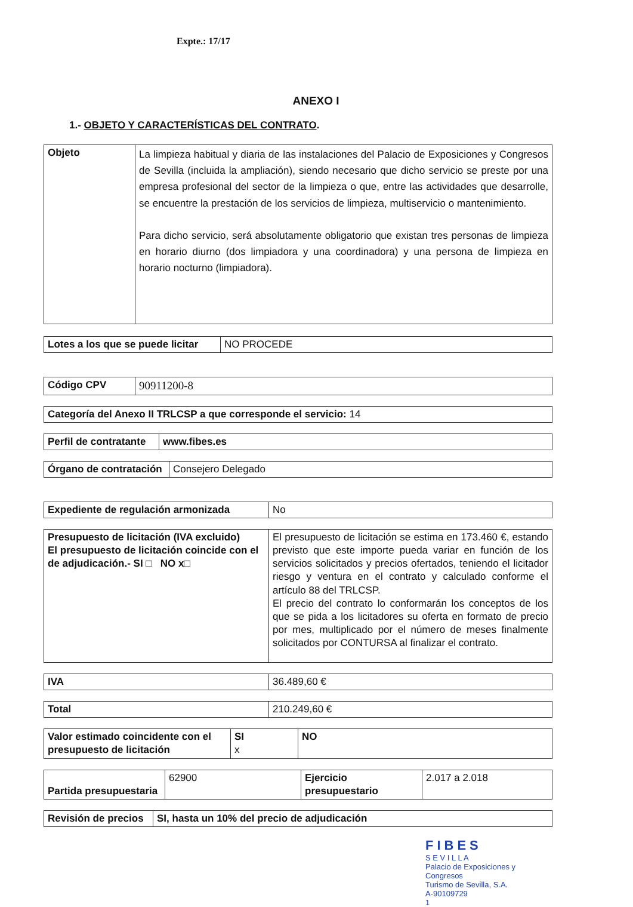Expte.: 17/17
ANEXO I
1.- OBJETO Y CARACTERÍSTICAS DEL CONTRATO.
| Objeto | La limpieza habitual y diaria de las instalaciones del Palacio de Exposiciones y Congresos de Sevilla (incluida la ampliación), siendo necesario que dicho servicio se preste por una empresa profesional del sector de la limpieza o que, entre las actividades que desarrolle, se encuentre la prestación de los servicios de limpieza, multiservicio o mantenimiento. Para dicho servicio, será absolutamente obligatorio que existan tres personas de limpieza en horario diurno (dos limpiadora y una coordinadora) y una persona de limpieza en horario nocturno (limpiadora). |
| Lotes a los que se puede licitar | NO PROCEDE |
| Código CPV | 90911200-8 |
| Categoría del Anexo II TRLCSP a que corresponde el servicio: 14 |
| Perfil de contratante | www.fibes.es |
| Órgano de contratación | Consejero Delegado |
| Expediente de regulación armonizada | No |
| Presupuesto de licitación (IVA excluido) El presupuesto de licitación coincide con el de adjudicación.- SI □ NO x□ | El presupuesto de licitación se estima en 173.460 €, estando previsto que este importe pueda variar en función de los servicios solicitados y precios ofertados, teniendo el licitador riesgo y ventura en el contrato y calculado conforme el artículo 88 del TRLCSP. El precio del contrato lo conformarán los conceptos de los que se pida a los licitadores su oferta en formato de precio por mes, multiplicado por el número de meses finalmente solicitados por CONTURSA al finalizar el contrato. |
| IVA | 36.489,60 € |
| Total | 210.249,60 € |
| Valor estimado coincidente con el presupuesto de licitación | SI x | NO |
| Partida presupuestaria | 62900 | Ejercicio presupuestario | 2.017 a 2.018 |
| Revisión de precios | SI, hasta un 10% del precio de adjudicación |
FIBES
S E V I L L A
Palacio de Exposiciones y Congresos
Turismo de Sevilla, S.A.
A-90109729
1